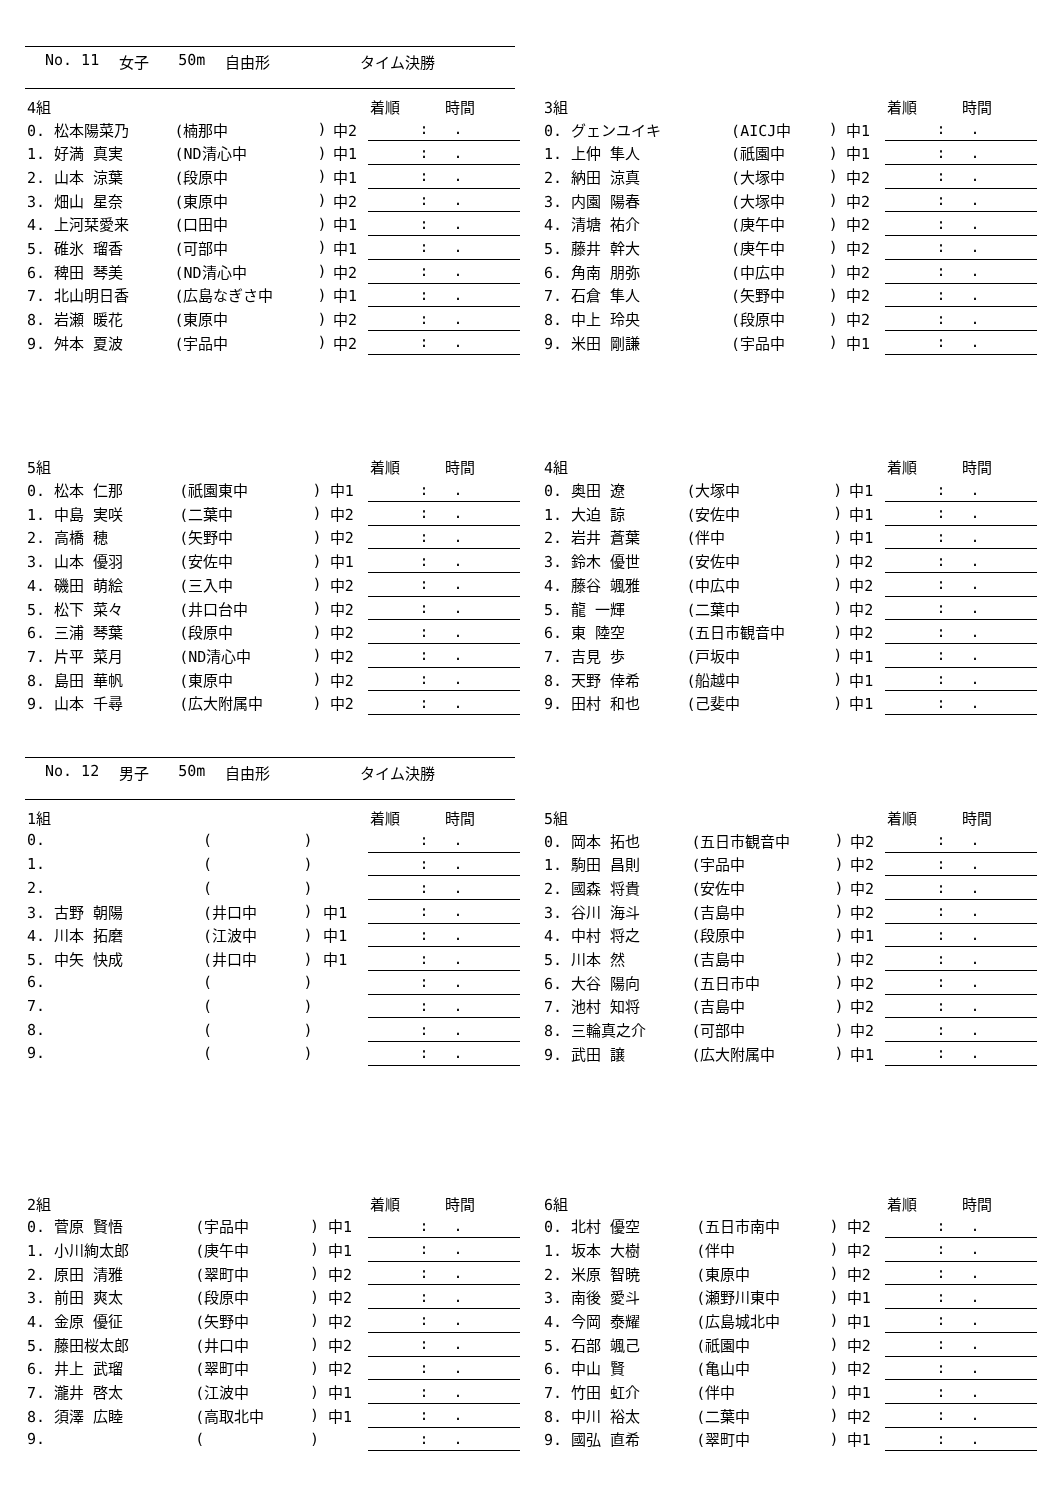No. 11 女子 50m 自由形 タイム決勝
| 4組 | | | | 着順 時間 |
| --- | --- | --- | --- | --- |
| 0. 松本陽菜乃 | (楠那中 | ) | 中2 | : . |
| 1. 好満 真実 | (ND清心中 | ) | 中1 | : . |
| 2. 山本 涼葉 | (段原中 | ) | 中1 | : . |
| 3. 畑山 星奈 | (東原中 | ) | 中2 | : . |
| 4. 上河栞愛来 | (口田中 | ) | 中1 | : . |
| 5. 碓氷 瑠香 | (可部中 | ) | 中1 | : . |
| 6. 稗田 琴美 | (ND清心中 | ) | 中2 | : . |
| 7. 北山明日香 | (広島なぎさ中 | ) | 中1 | : . |
| 8. 岩瀬 暖花 | (東原中 | ) | 中2 | : . |
| 9. 舛本 夏波 | (宇品中 | ) | 中2 | : . |
| 3組 | | | | 着順 時間 |
| --- | --- | --- | --- | --- |
| 0. グェンユイキ | (AICJ中 | ) | 中1 | : . |
| 1. 上仲 隼人 | (祇園中 | ) | 中1 | : . |
| 2. 納田 涼真 | (大塚中 | ) | 中2 | : . |
| 3. 内園 陽春 | (大塚中 | ) | 中2 | : . |
| 4. 清塘 祐介 | (庚午中 | ) | 中2 | : . |
| 5. 藤井 幹大 | (庚午中 | ) | 中2 | : . |
| 6. 角南 朋弥 | (中広中 | ) | 中2 | : . |
| 7. 石倉 隼人 | (矢野中 | ) | 中2 | : . |
| 8. 中上 玲央 | (段原中 | ) | 中2 | : . |
| 9. 米田 剛謙 | (宇品中 | ) | 中1 | : . |
| 5組 | | | | 着順 時間 |
| --- | --- | --- | --- | --- |
| 0. 松本 仁那 | (祇園東中 | ) | 中1 | : . |
| 1. 中島 実咲 | (二葉中 | ) | 中2 | : . |
| 2. 高橋 穂 | (矢野中 | ) | 中2 | : . |
| 3. 山本 優羽 | (安佐中 | ) | 中1 | : . |
| 4. 磯田 萌絵 | (三入中 | ) | 中2 | : . |
| 5. 松下 菜々 | (井口台中 | ) | 中2 | : . |
| 6. 三浦 琴葉 | (段原中 | ) | 中2 | : . |
| 7. 片平 菜月 | (ND清心中 | ) | 中2 | : . |
| 8. 島田 華帆 | (東原中 | ) | 中2 | : . |
| 9. 山本 千尋 | (広大附属中 | ) | 中2 | : . |
| 4組 | | | | 着順 時間 |
| --- | --- | --- | --- | --- |
| 0. 奥田 遼 | (大塚中 | ) | 中1 | : . |
| 1. 大迫 諒 | (安佐中 | ) | 中1 | : . |
| 2. 岩井 蒼葉 | (伴中 | ) | 中1 | : . |
| 3. 鈴木 優世 | (安佐中 | ) | 中2 | : . |
| 4. 藤谷 颯雅 | (中広中 | ) | 中2 | : . |
| 5. 龍 一輝 | (二葉中 | ) | 中2 | : . |
| 6. 東 陸空 | (五日市観音中 | ) | 中2 | : . |
| 7. 吉見 歩 | (戸坂中 | ) | 中1 | : . |
| 8. 天野 倖希 | (船越中 | ) | 中1 | : . |
| 9. 田村 和也 | (己斐中 | ) | 中1 | : . |
No. 12 男子 50m 自由形 タイム決勝
| 1組 | | | | 着順 時間 |
| --- | --- | --- | --- | --- |
| 0. | ( | ) | | : . |
| 1. | ( | ) | | : . |
| 2. | ( | ) | | : . |
| 3. 古野 朝陽 | (井口中 | ) | 中1 | : . |
| 4. 川本 拓磨 | (江波中 | ) | 中1 | : . |
| 5. 中矢 快成 | (井口中 | ) | 中1 | : . |
| 6. | ( | ) | | : . |
| 7. | ( | ) | | : . |
| 8. | ( | ) | | : . |
| 9. | ( | ) | | : . |
| 5組 | | | | 着順 時間 |
| --- | --- | --- | --- | --- |
| 0. 岡本 拓也 | (五日市観音中 | ) | 中2 | : . |
| 1. 駒田 昌則 | (宇品中 | ) | 中2 | : . |
| 2. 國森 将貴 | (安佐中 | ) | 中2 | : . |
| 3. 谷川 海斗 | (吉島中 | ) | 中2 | : . |
| 4. 中村 将之 | (段原中 | ) | 中1 | : . |
| 5. 川本 然 | (吉島中 | ) | 中2 | : . |
| 6. 大谷 陽向 | (五日市中 | ) | 中2 | : . |
| 7. 池村 知将 | (吉島中 | ) | 中2 | : . |
| 8. 三輪真之介 | (可部中 | ) | 中2 | : . |
| 9. 武田 譲 | (広大附属中 | ) | 中1 | : . |
| 2組 | | | | 着順 時間 |
| --- | --- | --- | --- | --- |
| 0. 菅原 賢悟 | (宇品中 | ) | 中1 | : . |
| 1. 小川絢太郎 | (庚午中 | ) | 中1 | : . |
| 2. 原田 清雅 | (翠町中 | ) | 中2 | : . |
| 3. 前田 爽太 | (段原中 | ) | 中2 | : . |
| 4. 金原 優征 | (矢野中 | ) | 中2 | : . |
| 5. 藤田桜太郎 | (井口中 | ) | 中2 | : . |
| 6. 井上 武瑠 | (翠町中 | ) | 中2 | : . |
| 7. 瀧井 啓太 | (江波中 | ) | 中1 | : . |
| 8. 須澤 広睦 | (高取北中 | ) | 中1 | : . |
| 9. | ( | ) | | : . |
| 6組 | | | | 着順 時間 |
| --- | --- | --- | --- | --- |
| 0. 北村 優空 | (五日市南中 | ) | 中2 | : . |
| 1. 坂本 大樹 | (伴中 | ) | 中2 | : . |
| 2. 米原 智暁 | (東原中 | ) | 中2 | : . |
| 3. 南後 愛斗 | (瀬野川東中 | ) | 中1 | : . |
| 4. 今岡 泰耀 | (広島城北中 | ) | 中1 | : . |
| 5. 石部 颯己 | (祇園中 | ) | 中2 | : . |
| 6. 中山 賢 | (亀山中 | ) | 中2 | : . |
| 7. 竹田 虹介 | (伴中 | ) | 中1 | : . |
| 8. 中川 裕太 | (二葉中 | ) | 中2 | : . |
| 9. 國弘 直希 | (翠町中 | ) | 中1 | : . |